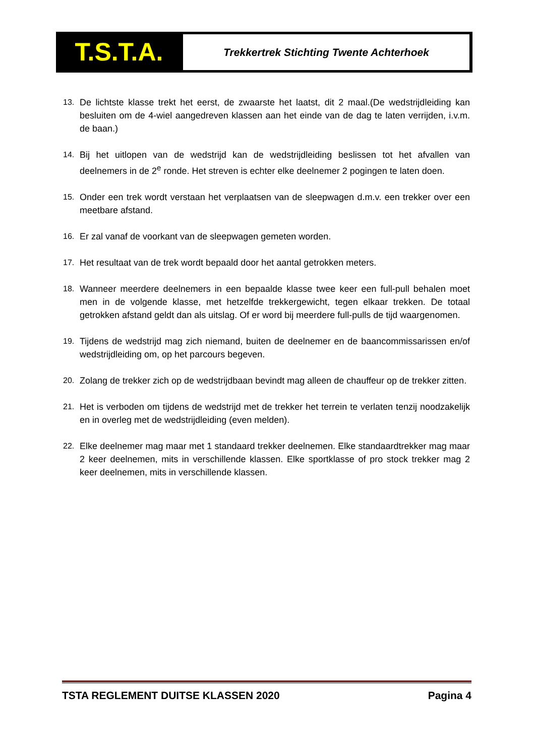T.S.T.A.
Trekkertrek Stichting Twente Achterhoek
13. De lichtste klasse trekt het eerst, de zwaarste het laatst, dit 2 maal.(De wedstrijdleiding kan besluiten om de 4-wiel aangedreven klassen aan het einde van de dag te laten verrijden, i.v.m. de baan.)
14. Bij het uitlopen van de wedstrijd kan de wedstrijdleiding beslissen tot het afvallen van deelnemers in de 2<sup>e</sup> ronde. Het streven is echter elke deelnemer 2 pogingen te laten doen.
15. Onder een trek wordt verstaan het verplaatsen van de sleepwagen d.m.v. een trekker over een meetbare afstand.
16. Er zal vanaf de voorkant van de sleepwagen gemeten worden.
17. Het resultaat van de trek wordt bepaald door het aantal getrokken meters.
18. Wanneer meerdere deelnemers in een bepaalde klasse twee keer een full-pull behalen moet men in de volgende klasse, met hetzelfde trekkergewicht, tegen elkaar trekken. De totaal getrokken afstand geldt dan als uitslag. Of er word bij meerdere full-pulls de tijd waargenomen.
19. Tijdens de wedstrijd mag zich niemand, buiten de deelnemer en de baancommissarissen en/of wedstrijdleiding om, op het parcours begeven.
20. Zolang de trekker zich op de wedstrijdbaan bevindt mag alleen de chauffeur op de trekker zitten.
21. Het is verboden om tijdens de wedstrijd met de trekker het terrein te verlaten tenzij noodzakelijk en in overleg met de wedstrijdleiding (even melden).
22. Elke deelnemer mag maar met 1 standaard trekker deelnemen. Elke standaardtrekker mag maar 2 keer deelnemen, mits in verschillende klassen. Elke sportklasse of pro stock trekker mag 2 keer deelnemen, mits in verschillende klassen.
TSTA REGLEMENT DUITSE KLASSEN 2020 Pagina 4